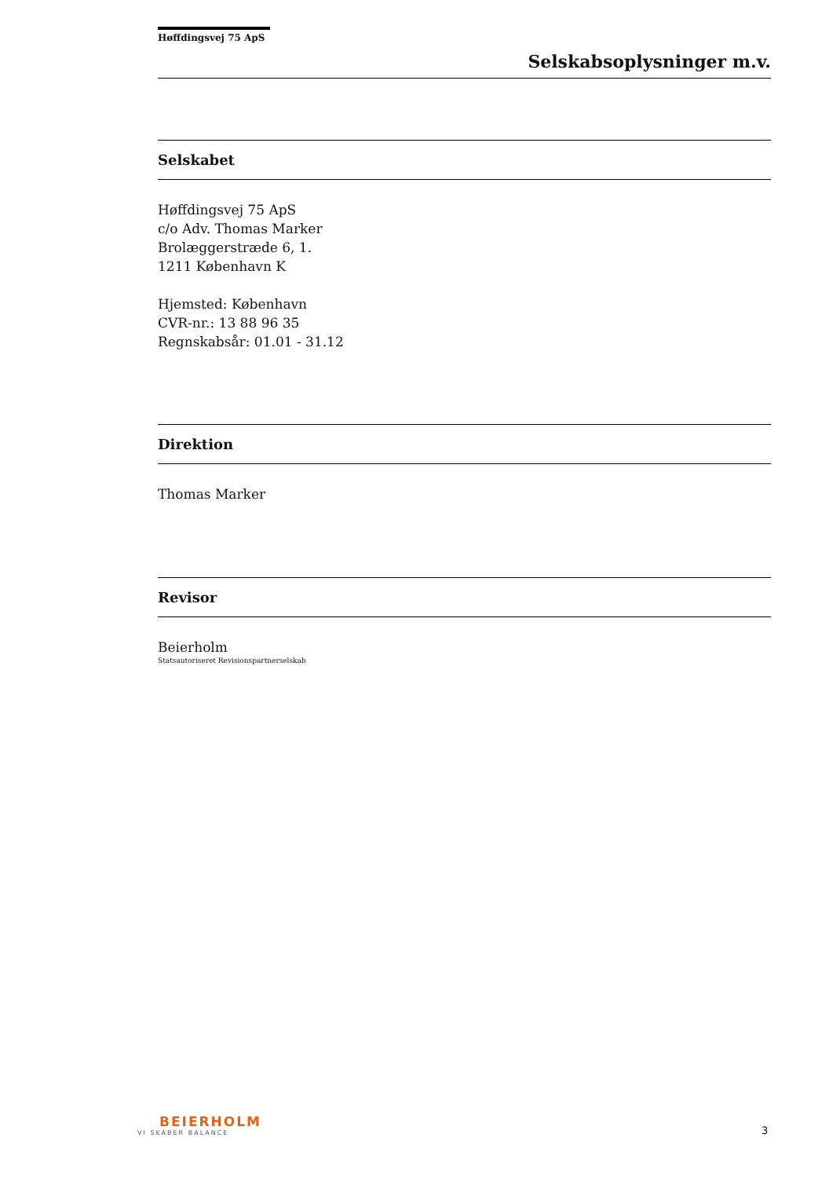Høffdingsvej 75 ApS
Selskabsoplysninger m.v.
Selskabet
Høffdingsvej 75 ApS
c/o Adv. Thomas Marker
Brolæggerstræde 6, 1.
1211 København K
Hjemsted: København
CVR-nr.: 13 88 96 35
Regnskabsår: 01.01 - 31.12
Direktion
Thomas Marker
Revisor
Beierholm
Statsautoriseret Revisionspartnerselskab
BEIERHOLM
VI SKABER BALANCE
3